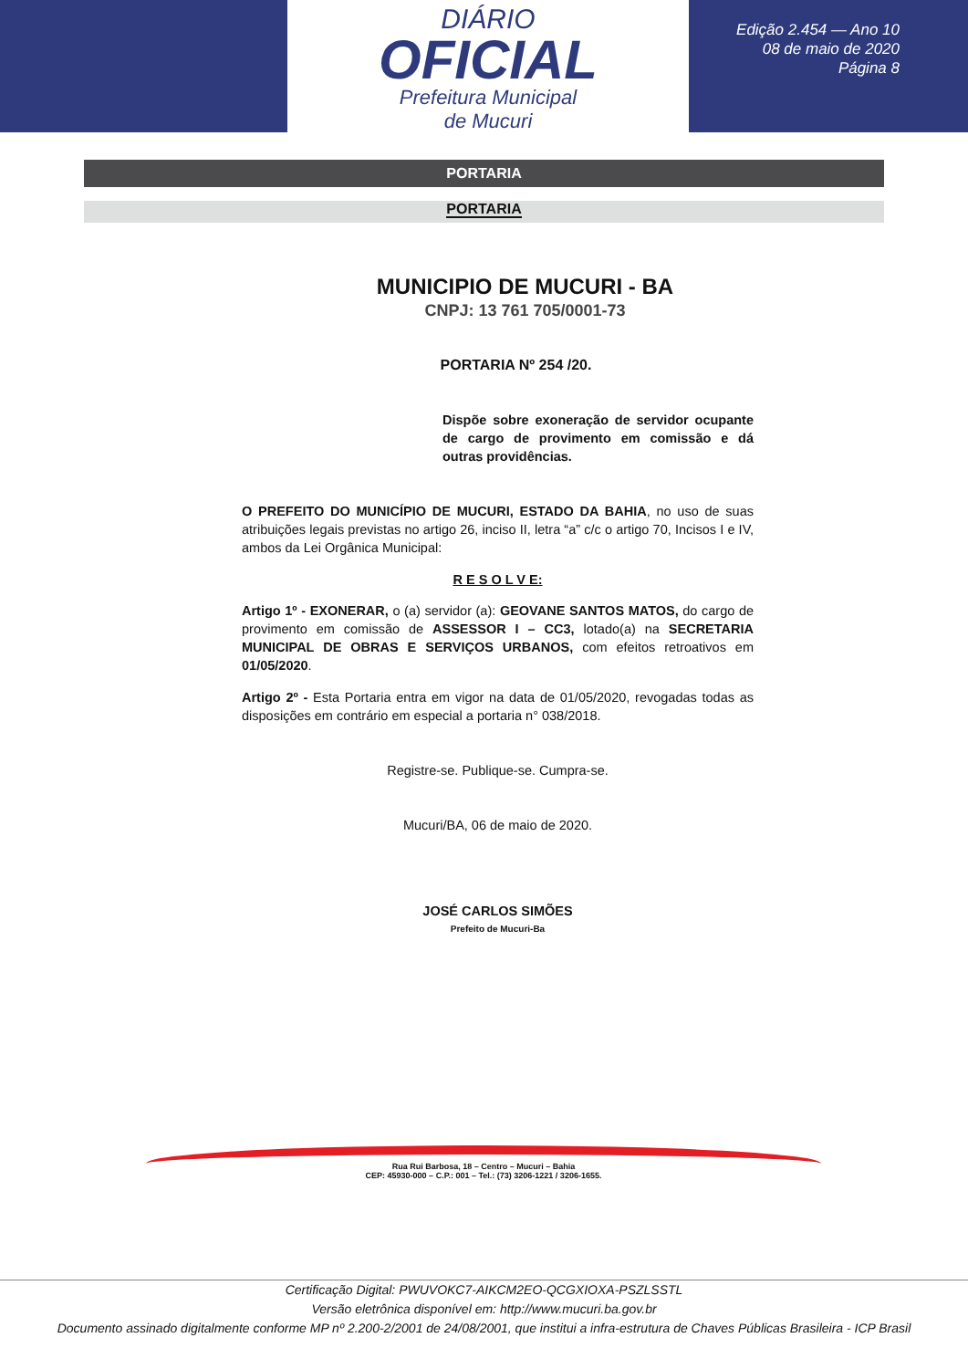DIÁRIO
OFICIAL
Prefeitura Municipal
de Mucuri
Edição 2.454 — Ano 10
08 de maio de 2020
Página 8
PORTARIA
PORTARIA
MUNICIPIO DE MUCURI - BA
CNPJ: 13 761 705/0001-73
PORTARIA Nº 254 /20.
Dispõe sobre exoneração de servidor ocupante de cargo de provimento em comissão e dá outras providências.
O PREFEITO DO MUNICÍPIO DE MUCURI, ESTADO DA BAHIA, no uso de suas atribuições legais previstas no artigo 26, inciso II, letra “a” c/c o artigo 70, Incisos I e IV, ambos da Lei Orgânica Municipal:
R E S O L V E:
Artigo 1º - EXONERAR, o (a) servidor (a): GEOVANE SANTOS MATOS, do cargo de provimento em comissão de ASSESSOR I – CC3, lotado(a) na SECRETARIA MUNICIPAL DE OBRAS E SERVIÇOS URBANOS, com efeitos retroativos em 01/05/2020.
Artigo 2º - Esta Portaria entra em vigor na data de 01/05/2020, revogadas todas as disposições em contrário em especial a portaria n° 038/2018.
Registre-se. Publique-se. Cumpra-se.
Mucuri/BA, 06 de maio de 2020.
JOSÉ CARLOS SIMÕES
Prefeito de Mucuri-Ba
Rua Rui Barbosa, 18 – Centro – Mucuri – Bahia
CEP: 45930-000 – C.P.: 001 – Tel.: (73) 3206-1221 / 3206-1655.
Certificação Digital: PWUVOKC7-AIKCM2EO-QCGXIOXA-PSZLSSTL
Versão eletrônica disponível em: http://www.mucuri.ba.gov.br
Documento assinado digitalmente conforme MP nº 2.200-2/2001 de 24/08/2001, que institui a infra-estrutura de Chaves Públicas Brasileira - ICP Brasil